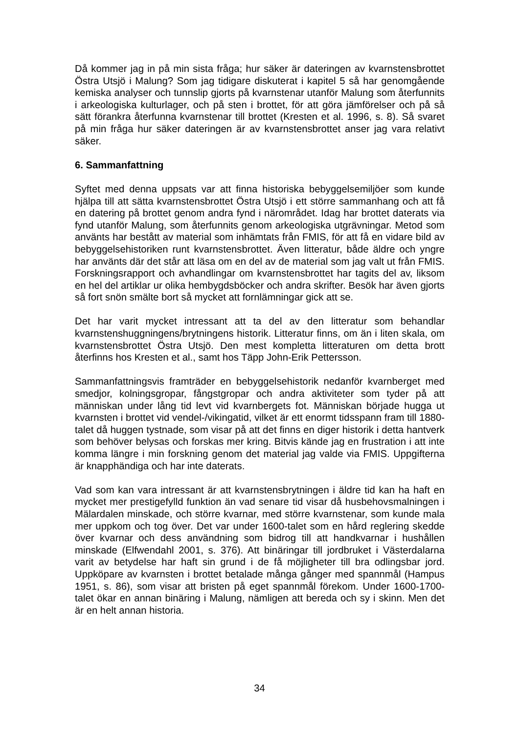Då kommer jag in på min sista fråga; hur säker är dateringen av kvarnstensbrottet Östra Utsjö i Malung? Som jag tidigare diskuterat i kapitel 5 så har genomgående kemiska analyser och tunnslip gjorts på kvarnstenar utanför Malung som återfunnits i arkeologiska kulturlager, och på sten i brottet, för att göra jämförelser och på så sätt förankra återfunna kvarnstenar till brottet (Kresten et al. 1996, s. 8). Så svaret på min fråga hur säker dateringen är av kvarnstensbrottet anser jag vara relativt säker.
6. Sammanfattning
Syftet med denna uppsats var att finna historiska bebyggelsemiljöer som kunde hjälpa till att sätta kvarnstensbrottet Östra Utsjö i ett större sammanhang och att få en datering på brottet genom andra fynd i närområdet. Idag har brottet daterats via fynd utanför Malung, som återfunnits genom arkeologiska utgrävningar. Metod som använts har bestått av material som inhämtats från FMIS, för att få en vidare bild av bebyggelsehistoriken runt kvarnstensbrottet. Även litteratur, både äldre och yngre har använts där det står att läsa om en del av de material som jag valt ut från FMIS. Forskningsrapport och avhandlingar om kvarnstensbrottet har tagits del av, liksom en hel del artiklar ur olika hembygdsböcker och andra skrifter. Besök har även gjorts så fort snön smälte bort så mycket att fornlämningar gick att se.
Det har varit mycket intressant att ta del av den litteratur som behandlar kvarnstenshuggningens/brytningens historik. Litteratur finns, om än i liten skala, om kvarnstensbrottet Östra Utsjö. Den mest kompletta litteraturen om detta brott återfinns hos Kresten et al., samt hos Täpp John-Erik Pettersson.
Sammanfattningsvis framträder en bebyggelsehistorik nedanför kvarnberget med smedjor, kolningsgropar, fångstgropar och andra aktiviteter som tyder på att människan under lång tid levt vid kvarnbergets fot. Människan började hugga ut kvarnsten i brottet vid vendel-/vikingatid, vilket är ett enormt tidsspann fram till 1880-talet då huggen tystnade, som visar på att det finns en diger historik i detta hantverk som behöver belysas och forskas mer kring. Bitvis kände jag en frustration i att inte komma längre i min forskning genom det material jag valde via FMIS. Uppgifterna är knapphändiga och har inte daterats.
Vad som kan vara intressant är att kvarnstensbrytningen i äldre tid kan ha haft en mycket mer prestigefylld funktion än vad senare tid visar då husbehovsmalningen i Mälardalen minskade, och större kvarnar, med större kvarnstenar, som kunde mala mer uppkom och tog över. Det var under 1600-talet som en hård reglering skedde över kvarnar och dess användning som bidrog till att handkvarnar i hushållen minskade (Elfwendahl 2001, s. 376). Att binäringar till jordbruket i Västerdalarna varit av betydelse har haft sin grund i de få möjligheter till bra odlingsbar jord. Uppköpare av kvarnsten i brottet betalade många gånger med spannmål (Hampus 1951, s. 86), som visar att bristen på eget spannmål förekom. Under 1600-1700-talet ökar en annan binäring i Malung, nämligen att bereda och sy i skinn. Men det är en helt annan historia.
34